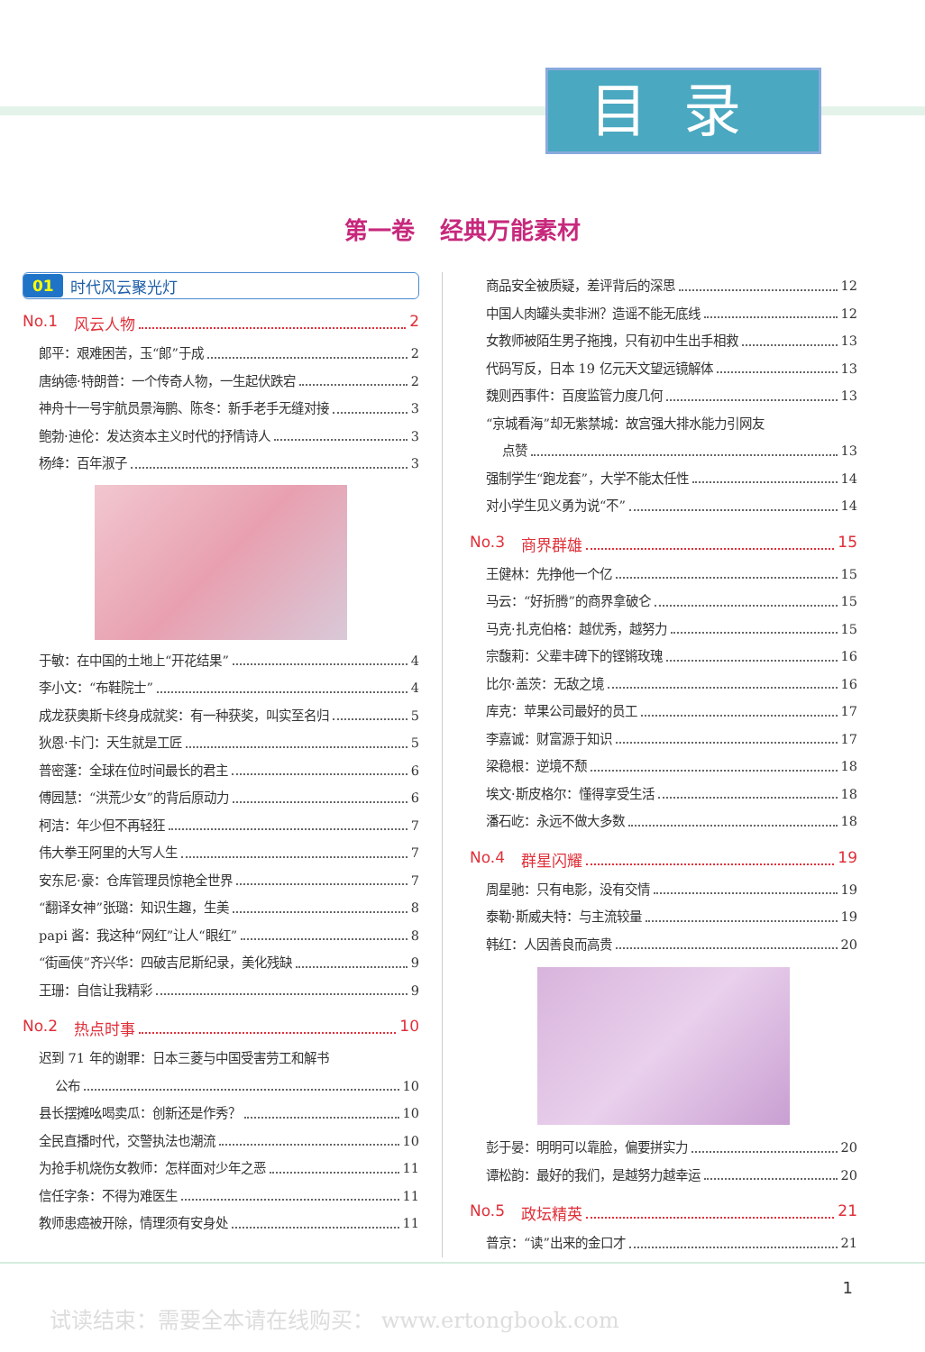目录
第一卷 经典万能素材
01 时代风云聚光灯
No.1 风云人物 2
郎平：艰难困苦，玉“郎”于成 2
唐纳德·特朗普：一个传奇人物，一生起伏跌宕 2
神舟十一号宇航员景海鹏、陈冬：新手老手无缝对接 3
鲍勃·迪伦：发达资本主义时代的抒情诗人 3
杨绛：百年淑子 3
于敏：在中国的土地上“开花结果” 4
李小文：“布鞋院士” 4
成龙获奥斯卡终身成就奖：有一种获奖，叫实至名归 5
狄恩·卡门：天生就是工匠 5
普密蓬：全球在位时间最长的君主 6
傅园慧：“洪荒少女”的背后原动力 6
柯洁：年少但不再轻狂 7
伟大拳王阿里的大写人生 7
安东尼·豪：仓库管理员惊艳全世界 7
“翻译女神”张璐：知识生趣，生美 8
papi 酱：我这种“网红”让人“眼红” 8
“街画侠”齐兴华：四破吉尼斯纪录，美化残缺 9
王珊：自信让我精彩 9
No.2 热点时事 10
迟到 71 年的谢罪：日本三菱与中国受害劳工和解书
公布 10
县长摆摊吆喝卖瓜：创新还是作秀？ 10
全民直播时代，交警执法也潮流 10
为抢手机烧伤女教师：怎样面对少年之恶 11
信任字条：不得为难医生 11
教师患癌被开除，情理须有安身处 11
商品安全被质疑，差评背后的深思 12
中国人肉罐头卖非洲？造谣不能无底线 12
女教师被陌生男子拖拽，只有初中生出手相救 13
代码写反，日本 19 亿元天文望远镜解体 13
魏则西事件：百度监管力度几何 13
“京城看海”却无紫禁城：故宫强大排水能力引网友
点赞 13
强制学生“跑龙套”，大学不能太任性 14
对小学生见义勇为说“不” 14
No.3 商界群雄 15
王健林：先挣他一个亿 15
马云：“好折腾”的商界拿破仑 15
马克·扎克伯格：越优秀，越努力 15
宗馥莉：父辈丰碑下的铿锵玫瑰 16
比尔·盖茨：无敌之境 16
库克：苹果公司最好的员工 17
李嘉诚：财富源于知识 17
梁稳根：逆境不颓 18
埃文·斯皮格尔：懂得享受生活 18
潘石屹：永远不做大多数 18
No.4 群星闪耀 19
周星驰：只有电影，没有交情 19
泰勒·斯威夫特：与主流较量 19
韩红：人因善良而高贵 20
彭于晏：明明可以靠脸，偏要拼实力 20
谭松韵：最好的我们，是越努力越幸运 20
No.5 政坛精英 21
普京：“读”出来的金口才 21
1
试读结束：需要全本请在线购买： www.ertongbook.com